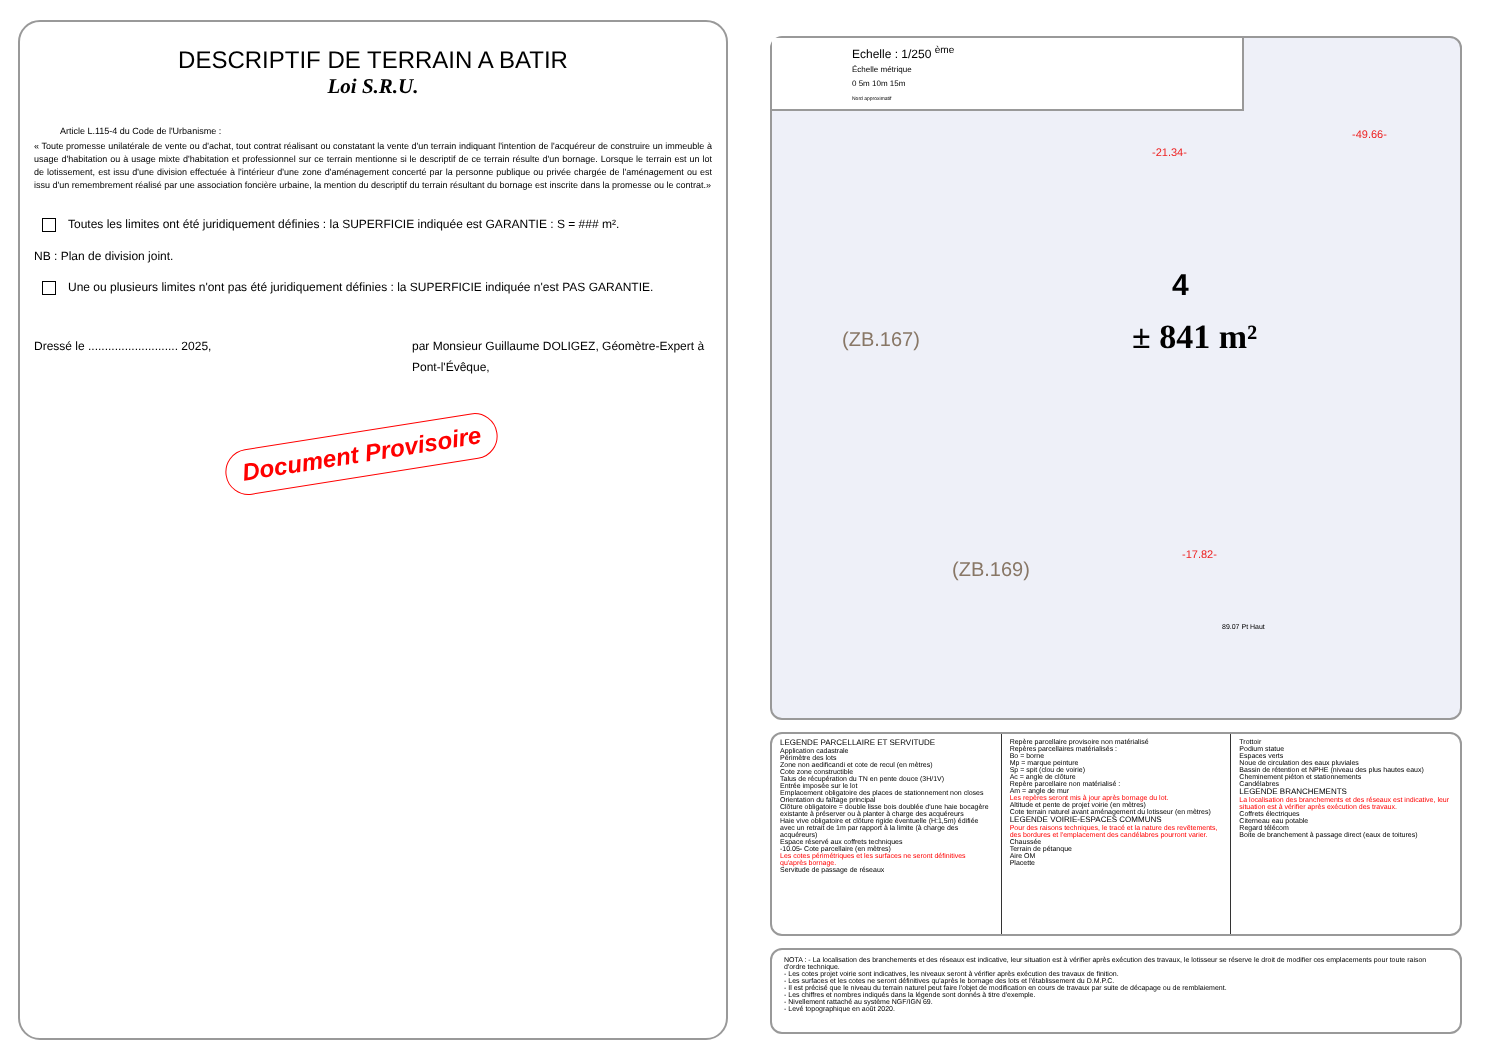DESCRIPTIF DE TERRAIN A BATIR
Loi S.R.U.
Article L.115-4 du Code de l'Urbanisme :
« Toute promesse unilatérale de vente ou d'achat, tout contrat réalisant ou constatant la vente d'un terrain indiquant l'intention de l'acquéreur de construire un immeuble à usage d'habitation ou à usage mixte d'habitation et professionnel sur ce terrain mentionne si le descriptif de ce terrain résulte d'un bornage. Lorsque le terrain est un lot de lotissement, est issu d'une division effectuée à l'intérieur d'une zone d'aménagement concerté par la personne publique ou privée chargée de l'aménagement ou est issu d'un remembrement réalisé par une association foncière urbaine, la mention du descriptif du terrain résultant du bornage est inscrite dans la promesse ou le contrat.»
Toutes les limites ont été juridiquement définies : la SUPERFICIE indiquée est GARANTIE : S = ### m².
NB : Plan de division joint.
Une ou plusieurs limites n'ont pas été juridiquement définies : la SUPERFICIE indiquée n'est PAS GARANTIE.
Dressé le ........................... 2025, par Monsieur Guillaume DOLIGEZ, Géomètre-Expert à Pont-l'Évêque,
Document Provisoire
Echelle : 1/250 <sup>ème</sup>
Échelle métrique
0 5m 10m 15m
Nord approximatif
(ZB.167)
(ZB.169)
4
± 841 m²
-49.66-
-21.34-
-17.82-
89.07 Pt Haut
LEGENDE PARCELLAIRE ET SERVITUDE
Application cadastrale
Périmètre des lots
Zone non aedificandi et cote de recul (en mètres)
Cote zone constructible
Talus de récupération du TN en pente douce (3H/1V)
Entrée imposée sur le lot
Emplacement obligatoire des places de stationnement non closes
Orientation du faîtage principal
Clôture obligatoire = double lisse bois doublée d'une haie bocagère existante à préserver ou à planter à charge des acquéreurs
Haie vive obligatoire et clôture rigide éventuelle (H:1,5m) édifiée avec un retrait de 1m par rapport à la limite (à charge des acquéreurs)
Espace réservé aux coffrets techniques
-10.05- Cote parcellaire (en mètres)
Les cotes périmétriques et les surfaces ne seront définitives qu'après bornage.
Servitude de passage de réseaux
Repère parcellaire provisoire non matérialisé
Repères parcellaires matérialisés :
Bo = borne
Mp = marque peinture
Sp = spit (clou de voirie)
Ac = angle de clôture
Repère parcellaire non matérialisé :
Am = angle de mur
Les repères seront mis à jour après bornage du lot.
Altitude et pente de projet voirie (en mètres)
Cote terrain naturel avant aménagement du lotisseur (en mètres)
LEGENDE VOIRIE-ESPACES COMMUNS
Pour des raisons techniques, le tracé et la nature des revêtements, des bordures et l'emplacement des candélabres pourront varier.
Chaussée
Terrain de pétanque
Aire OM
Placette
Trottoir
Podium statue
Espaces verts
Noue de circulation des eaux pluviales
Bassin de rétention et NPHE (niveau des plus hautes eaux)
Cheminement piéton et stationnements
Candélabres
LEGENDE BRANCHEMENTS
La localisation des branchements et des réseaux est indicative, leur situation est à vérifier après exécution des travaux.
Coffrets électriques
Citerneau eau potable
Regard télécom
Boite de branchement à passage direct (eaux de toitures)
NOTA : - La localisation des branchements et des réseaux est indicative, leur situation est à vérifier après exécution des travaux, le lotisseur se réserve le droit de modifier ces emplacements pour toute raison d'ordre technique.
- Les cotes projet voirie sont indicatives, les niveaux seront à vérifier après exécution des travaux de finition.
- Les surfaces et les cotes ne seront définitives qu'après le bornage des lots et l'établissement du D.M.P.C.
- Il est précisé que le niveau du terrain naturel peut faire l'objet de modification en cours de travaux par suite de décapage ou de remblaiement.
- Les chiffres et nombres indiqués dans la légende sont donnés à titre d'exemple.
- Nivellement rattaché au système NGF/IGN 69.
- Levé topographique en août 2020.